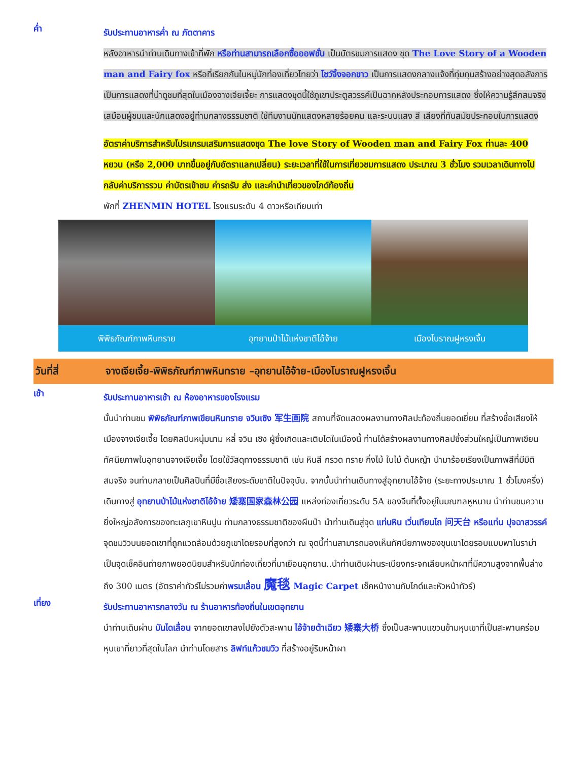ค่ำ
รับประทานอาหารค่ำ ณ ภัตตาคาร
หลังอาหารนำท่านเดินทางเข้าที่พัก หรือท่านสามารถเลือกซื้อออฟชั่น เป็นบัตรชมการแสดง ชุด The Love Story of a Wooden man and Fairy fox หรือที่เรียกกันในหมู่นักท่องเที่ยวไทยว่า โชว์จิ้งจอกขาว เป็นการแสดงกลางแจ้งที่ทุ่มทุนสร้างอย่างสุดอลังการ เป็นการแสดงที่น่าดูชมที่สุดในเมืองจางเจียเจี้ยะ การแสดงชุดนี้ใช้ภูเขาประตูสวรรค์เป็นฉากหลังประกอบการแสดง ซึ่งให้ความรู้สึกสมจริงเสมือนผู้ชมและนักแสดงอยู่ท่ามกลางธรรมชาติ ใช้ทีมงานนักแสดงหลายร้อยคน และระบบแสง สี เสียงที่ทันสมัยประกอบในการแสดง
อัตราค่าบริการสำหรับโปรแกรมเสริมการแสดงชุด The love Story of Wooden man and Fairy Fox ท่านละ 400 หยวน (หรือ 2,000 บาทขึ้นอยู่กับอัตราแลกเปลี่ยน) ระยะเวลาที่ใช้ในการเที่ยวชมการแสดง ประมาณ 3 ชั่วโมง รวมเวลาเดินทางไป กลับค่าบริการรวม ค่าบัตรเข้าชม ค่ารถรับ ส่ง และค่านำเที่ยวของไกด์ท้องถิ่น
พักที่ ZHENMIN HOTEL โรงแรมระดับ 4 ดาวหรือเทียบเท่า
พิพิธภัณฑ์ภาพหินทราย อุทยานป่าไม้แห่งชาติไอ้จ้าย เมืองโบราณฝูหรงเจิ้น
วันที่สี่ จางเจียเจี้ย-พิพิธภัณฑ์ภาพหินทราย –อุทยานไอ้จ้าย-เมืองโบราณฝูหรงเจิ้น
เช้า
รับประทานอาหารเช้า ณ ห้องอาหารของโรงแรม
นั้นนำท่านชม พิพิธภัณฑ์ภาพเขียนหินทราย จวินเซิง 军生画院 สถานที่จัดแสดงผลงานทางศิลปะท้องถิ่นยอดเยี่ยม ที่สร้างชื่อเสียงให้เมืองจางเจียเจี้ย โดยศิลปินหนุ่มนาม หลี่ จวิน เซิง ผู้ซึ่งเกิดและเติบโตในเมืองนี้ ท่านได้สร้างผลงานทางศิลปซึ่งส่วนใหญ่เป็นภาพเขียนทัศนียภาพในอุทยานจางเจียเจี้ย โดยใช้วัสดุทางธรรมชาติ เช่น หินสี กรวด ทราย กิ่งไม้ ใบไม้ ต้นหญ้า นำมาร้อยเรียงเป็นภาพสีที่มีมิติสมจริง จนท่านกลายเป็นศิลปินที่มีชื่อเสียงระดับชาติในปัจจุบัน. จากนั้นนำท่านเดินทางสู่อุทยานไอ้จ้าย (ระยะทางประมาณ 1 ชั่วโมงครึ่ง)
เดินทางสู่ อุทยานป่าไม้แห่งชาติไอ้จ้าย 矮寨国家森林公园 แหล่งท่องเที่ยวระดับ 5A ของจีนที่ตั้งอยู่ในมณฑลหูหนาน นำท่านชมความยิ่งใหญ่อลังการของทะเลภูเขาหินปูน ท่ามกลางธรรมชาติของผืนป่า นำท่านเดินสู่จุด แท่นหิน เวิ่นเทียนไถ 问天台 หรือแท่น ปุจฉาสวรรค์ จุดชมวิวบนยอดเขาที่ถูกแวดล้อมด้วยภูเขาโดยรอบที่สูงกว่า ณ จุดนี้ท่านสามารถมองเห็นทัศนียภาพของขุนเขาโดยรอบแบบพาโนราม่า เป็นจุดเช็คอินถ่ายภาพยอดนิยมสำหรับนักท่องเที่ยวที่มาเยือนอุทยาน..นำท่านเดินผ่านระเบียงกระจกเลียบหน้าผาที่มีความสูงจากพื้นล่างถึง 300 เมตร (อัตราค่าทัวร์ไม่รวมค่าพรมเลื่อน 魔毯 Magic Carpet เช็คหน้างานกับไกด์และหัวหน้าทัวร์)
เที่ยง
รับประทานอาหารกลางวัน ณ ร้านอาหารท้องถิ่นในเขตอุทยาน
นำท่านเดินผ่าน บันไดเลื่อน จากยอดเขาลงไปยังตัวสะพาน ไอ้จ้ายต้าเฉียว 矮寨大桥 ซึ่งเป็นสะพานแขวนข้ามหุบเขาที่เป็นสะพานคร่อมหุบเขาที่ยาวที่สุดในโลก นำท่านโดยสาร ลิฟท์แก้วชมวิว ที่สร้างอยู่ริมหน้าผา